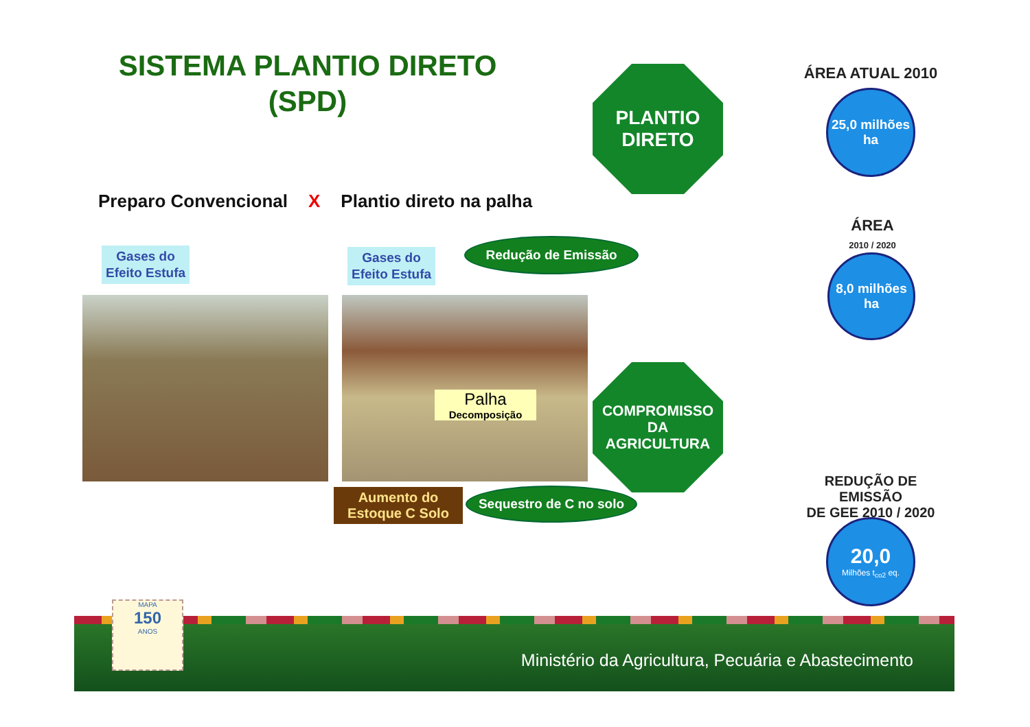SISTEMA PLANTIO DIRETO
(SPD)
PLANTIO
DIRETO
ÁREA ATUAL 2010
25,0 milhões
ha
Preparo Convencional X Plantio direto na palha
ÁREA
2010 / 2020
8,0 milhões
ha
Gases do
Efeito Estufa
Gases do
Efeito Estufa
Redução de Emissão
Palha
Decomposição
COMPROMISSO
DA
AGRICULTURA
Aumento do
Estoque C Solo
Sequestro de C no solo
REDUÇÃO DE EMISSÃO
DE GEE 2010 / 2020
20,0
Milhões t<sub>co2</sub> eq.
MAPA
150
ANOS
Ministério da Agricultura, Pecuária e Abastecimento